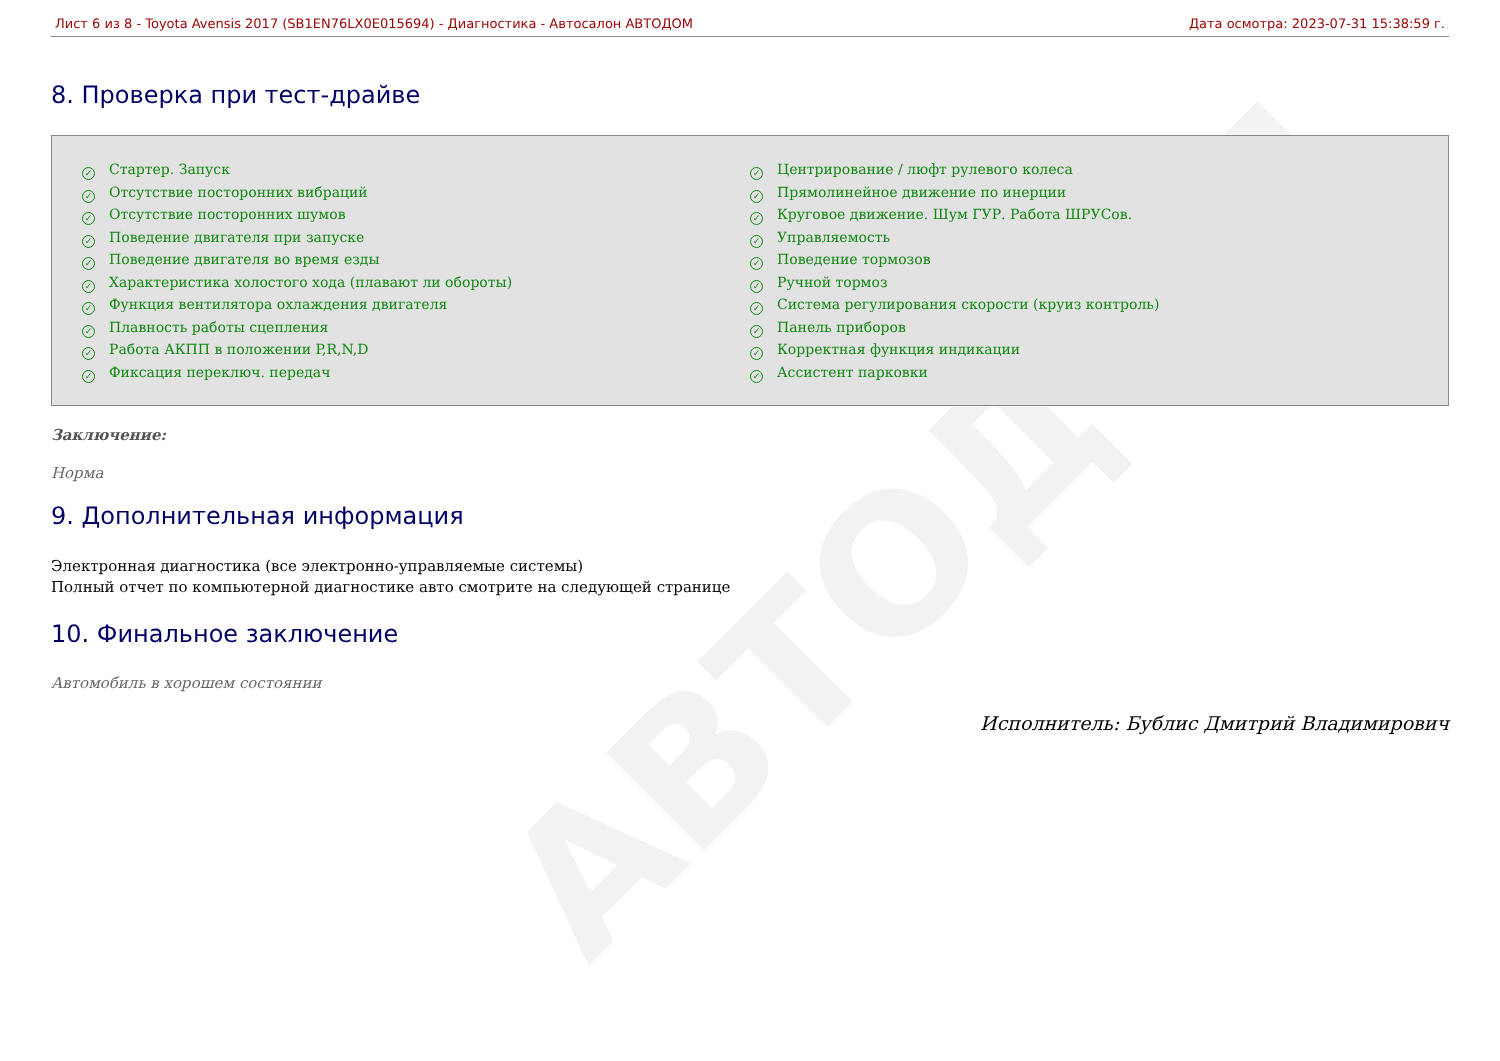АВТОДОМ
Лист 6 из 8 - Toyota Avensis 2017 (SB1EN76LX0E015694) - Диагностика - Автосалон АВТОДОМ Дата осмотра: 2023-07-31 15:38:59 г.
8. Проверка при тест-драйве
✓ Стартер. Запуск
✓ Отсутствие посторонних вибраций
✓ Отсутствие посторонних шумов
✓ Поведение двигателя при запуске
✓ Поведение двигателя во время езды
✓ Характеристика холостого хода (плавают ли обороты)
✓ Функция вентилятора охлаждения двигателя
✓ Плавность работы сцепления
✓ Работа АКПП в положении P,R,N,D
✓ Фиксация переключ. передач
✓ Центрирование / люфт рулевого колеса
✓ Прямолинейное движение по инерции
✓ Круговое движение. Шум ГУР. Работа ШРУСов.
✓ Управляемость
✓ Поведение тормозов
✓ Ручной тормоз
✓ Система регулирования скорости (круиз контроль)
✓ Панель приборов
✓ Корректная функция индикации
✓ Ассистент парковки
Заключение:
Норма
9. Дополнительная информация
Электронная диагностика (все электронно-управляемые системы)
Полный отчет по компьютерной диагностике авто смотрите на следующей странице
10. Финальное заключение
Автомобиль в хорошем состоянии
Исполнитель: Бублис Дмитрий Владимирович